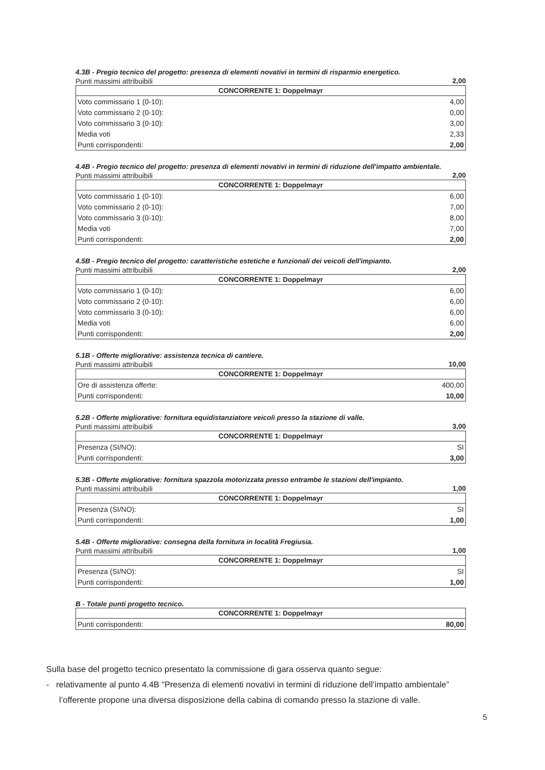4.3B - Pregio tecnico del progetto: presenza di elementi novativi in termini di risparmio energetico.
Punti massimi attribuibili 2,00
| CONCORRENTE 1: Doppelmayr | |
| --- | --- |
| Voto commissario 1 (0-10): | 4,00 |
| Voto commissario 2 (0-10): | 0,00 |
| Voto commissario 3 (0-10): | 3,00 |
| Media voti | 2,33 |
| Punti corrispondenti: | 2,00 |
4.4B - Pregio tecnico del progetto: presenza di elementi novativi in termini di riduzione dell'impatto ambientale.
Punti massimi attribuibili 2,00
| CONCORRENTE 1: Doppelmayr | |
| --- | --- |
| Voto commissario 1 (0-10): | 6,00 |
| Voto commissario 2 (0-10): | 7,00 |
| Voto commissario 3 (0-10): | 8,00 |
| Media voti | 7,00 |
| Punti corrispondenti: | 2,00 |
4.5B - Pregio tecnico del progetto: caratteristiche estetiche e funzionali dei veicoli dell'impianto.
Punti massimi attribuibili 2,00
| CONCORRENTE 1: Doppelmayr | |
| --- | --- |
| Voto commissario 1 (0-10): | 6,00 |
| Voto commissario 2 (0-10): | 6,00 |
| Voto commissario 3 (0-10): | 6,00 |
| Media voti | 6,00 |
| Punti corrispondenti: | 2,00 |
5.1B - Offerte migliorative: assistenza tecnica di cantiere.
Punti massimi attribuibili 10,00
| CONCORRENTE 1: Doppelmayr | |
| --- | --- |
| Ore di assistenza offerte: | 400,00 |
| Punti corrispondenti: | 10,00 |
5.2B - Offerte migliorative: fornitura equidistanziatore veicoli presso la stazione di valle.
Punti massimi attribuibili 3,00
| CONCORRENTE 1: Doppelmayr | |
| --- | --- |
| Presenza (SI/NO): | SI |
| Punti corrispondenti: | 3,00 |
5.3B - Offerte migliorative: fornitura spazzola motorizzata presso entrambe le stazioni dell'impianto.
Punti massimi attribuibili 1,00
| CONCORRENTE 1: Doppelmayr | |
| --- | --- |
| Presenza (SI/NO): | SI |
| Punti corrispondenti: | 1,00 |
5.4B - Offerte migliorative: consegna della fornitura in località Fregiusia.
Punti massimi attribuibili 1,00
| CONCORRENTE 1: Doppelmayr | |
| --- | --- |
| Presenza (SI/NO): | SI |
| Punti corrispondenti: | 1,00 |
B - Totale punti progetto tecnico.
| CONCORRENTE 1: Doppelmayr | |
| --- | --- |
| Punti corrispondenti: | 80,00 |
Sulla base del progetto tecnico presentato la commissione di gara osserva quanto segue:
- relativamente al punto 4.4B “Presenza di elementi novativi in termini di riduzione dell’impatto ambientale”
l’offerente propone una diversa disposizione della cabina di comando presso la stazione di valle.
5